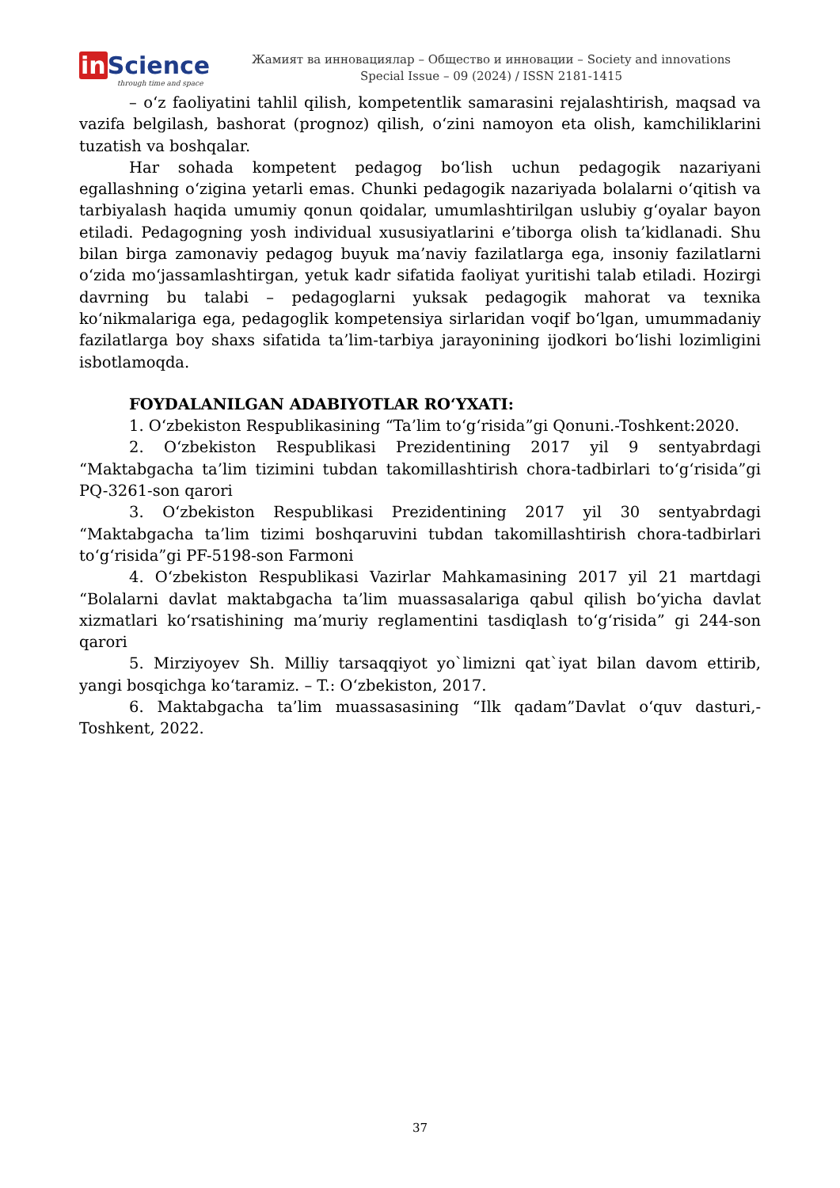in Science
through time and space
Жамият ва инновациялар – Общество и инновации – Society and innovations
Special Issue – 09 (2024) / ISSN 2181-1415
– oʻz faoliyatini tahlil qilish, kompetentlik samarasini rejalashtirish, maqsad va vazifa belgilash, bashorat (prognoz) qilish, oʻzini namoyon eta olish, kamchiliklarini tuzatish va boshqalar.
Har sohada kompetent pedagog boʻlish uchun pedagogik nazariyani egallashning oʻzigina yetarli emas. Chunki pedagogik nazariyada bolalarni oʻqitish va tarbiyalash haqida umumiy qonun qoidalar, umumlashtirilgan uslubiy gʻoyalar bayon etiladi. Pedagogning yosh individual xususiyatlarini e’tiborga olish ta’kidlanadi. Shu bilan birga zamonaviy pedagog buyuk ma’naviy fazilatlarga ega, insoniy fazilatlarni oʻzida moʻjassamlashtirgan, yetuk kadr sifatida faoliyat yuritishi talab etiladi. Hozirgi davrning bu talabi – pedagoglarni yuksak pedagogik mahorat va texnika koʻnikmalariga ega, pedagoglik kompetensiya sirlaridan voqif boʻlgan, umummadaniy fazilatlarga boy shaxs sifatida ta’lim-tarbiya jarayonining ijodkori boʻlishi lozimligini isbotlamoqda.
FOYDALANILGAN ADABIYOTLAR ROʻYXATI:
1. Oʻzbekiston Respublikasining “Ta’lim toʻgʻrisida”gi Qonuni.-Toshkent:2020.
2. Oʻzbekiston Respublikasi Prezidentining 2017 yil 9 sentyabrdagi “Maktabgacha ta’lim tizimini tubdan takomillashtirish chora-tadbirlari toʻgʻrisida”gi PQ-3261-son qarori
3. Oʻzbekiston Respublikasi Prezidentining 2017 yil 30 sentyabrdagi “Maktabgacha ta’lim tizimi boshqaruvini tubdan takomillashtirish chora-tadbirlari toʻgʻrisida”gi PF-5198-son Farmoni
4. Oʻzbekiston Respublikasi Vazirlar Mahkamasining 2017 yil 21 martdagi “Bolalarni davlat maktabgacha ta’lim muassasalariga qabul qilish boʻyicha davlat xizmatlari koʻrsatishining ma’muriy reglamentini tasdiqlash toʻgʻrisida” gi 244-son qarori
5. Mirziyoyev Sh. Milliy tarsaqqiyot yo`limizni qat`iyat bilan davom ettirib, yangi bosqichga koʻtaramiz. – T.: Oʻzbekiston, 2017.
6. Maktabgacha ta’lim muassasasining “Ilk qadam”Davlat oʻquv dasturi,-Toshkent, 2022.
37